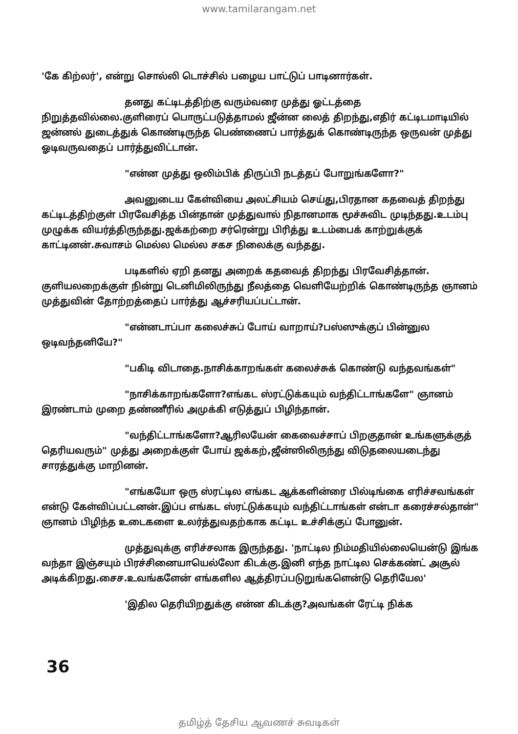www.tamilarangam.net
'கே கிற்லர்', என்று சொல்லி டொச்சில் பழைய பாட்டுப் பாடினார்கள்.
தனது கட்டிடத்திற்கு வரும்வரை முத்து ஓட்டத்தை நிறுத்தவில்லை.குளிரைப் பொருட்படுத்தாமல் ஜீன்ன லைத் திறந்து,எதிர் கட்டிடமாடியில் ஜன்னல் துடைத்துக் கொண்டிருந்த பெண்ணைப் பார்த்துக் கொண்டிருந்த ஒருவன் முத்து ஓடிவருவதைப் பார்த்துவிட்டான்.
"என்ன முத்து ஒலிம்பிக் திருப்பி நடத்தப் போறுங்களோ?"
அவனுடைய கேள்வியை அலட்சியம் செய்து,பிரதான கதவைத் திறந்து கட்டிடத்திற்குள் பிரவேசித்த பின்தான் முத்துவால் நிதானமாக மூச்சுவிட முடிந்தது.உடம்பு முழுக்க வியர்த்திருந்தது.ஜக்கற்றை சர்ரென்று பிரித்து உடம்பைக் காற்றுக்குக் காட்டினன்.சுவாசம் மெல்ல மெல்ல சகச நிலைக்கு வந்தது.
படிகளில் ஏறி தனது அறைக் கதவைத் திறந்து பிரவேசித்தான். குளியலறைக்குள் நின்று டெனிமிலிருந்து நீலத்தை வெளியேற்றிக் கொண்டிருந்த ஞானம் முத்துவின் தோற்றத்தைப் பார்த்து ஆச்சரியப்பட்டான்.
"என்னடாப்பா கலைச்சுப் போய் வாறாய்?பஸ்ஸுக்குப் பின்னுல ஒடிவந்தனியே?"
"பகிடி விடாதை.நாசிக்காறங்கள் கலைச்சுக் கொண்டு வந்தவங்கள்"
"நாசிக்காறங்களோ?எங்கட ஸ்ரட்டுக்கயும் வந்திட்டாங்களே" ஞானம் இரண்டாம் முறை தண்ணீரில் அமுக்கி எடுத்துப் பிழிந்தான்.
"வந்திட்டாங்களோ?ஆரிலயேன் கைவைச்சாப் பிறகுதான் உங்களுக்குத் தெரியவரும்" முத்து அறைக்குள் போய் ஜக்கற்,ஜீன்ஸிலிருந்து விடுதலையடைந்து சாரத்துக்கு மாறினன்.
"எங்கயோ ஒரு ஸ்ரட்டில எங்கட ஆக்களின்ரை பில்டிங்கை எரிச்சவங்கள் என்டு கேள்விப்பட்டனன்.இப்ப எங்கட ஸ்ரட்டுக்கயும் வந்திட்டாங்கள் என்டா கரைச்சல்தான்" ஞானம் பிழிந்த உடைகளை உலர்த்துவதற்காக கட்டிட உச்சிக்குப் போனுன்.
முத்துவுக்கு எரிச்சலாக இருந்தது. 'நாட்டில நிம்மதியில்லையென்டு இங்க வந்தா இஞ்சயும் பிரச்சினையாயெல்லோ கிடக்கு.இனி எந்த நாட்டில செக்கண்ட் அசூல் அடிக்கிறது.சைச.உவங்களேன் எங்களில ஆத்திரப்படுறுங்களென்டு தெரியேல'
'இதில தெரியிறதுக்கு என்ன கிடக்கு?அவங்கள் ரேட்டி நிக்க
36
தமிழ்த் தேசிய ஆவணச் சுவடிகள்